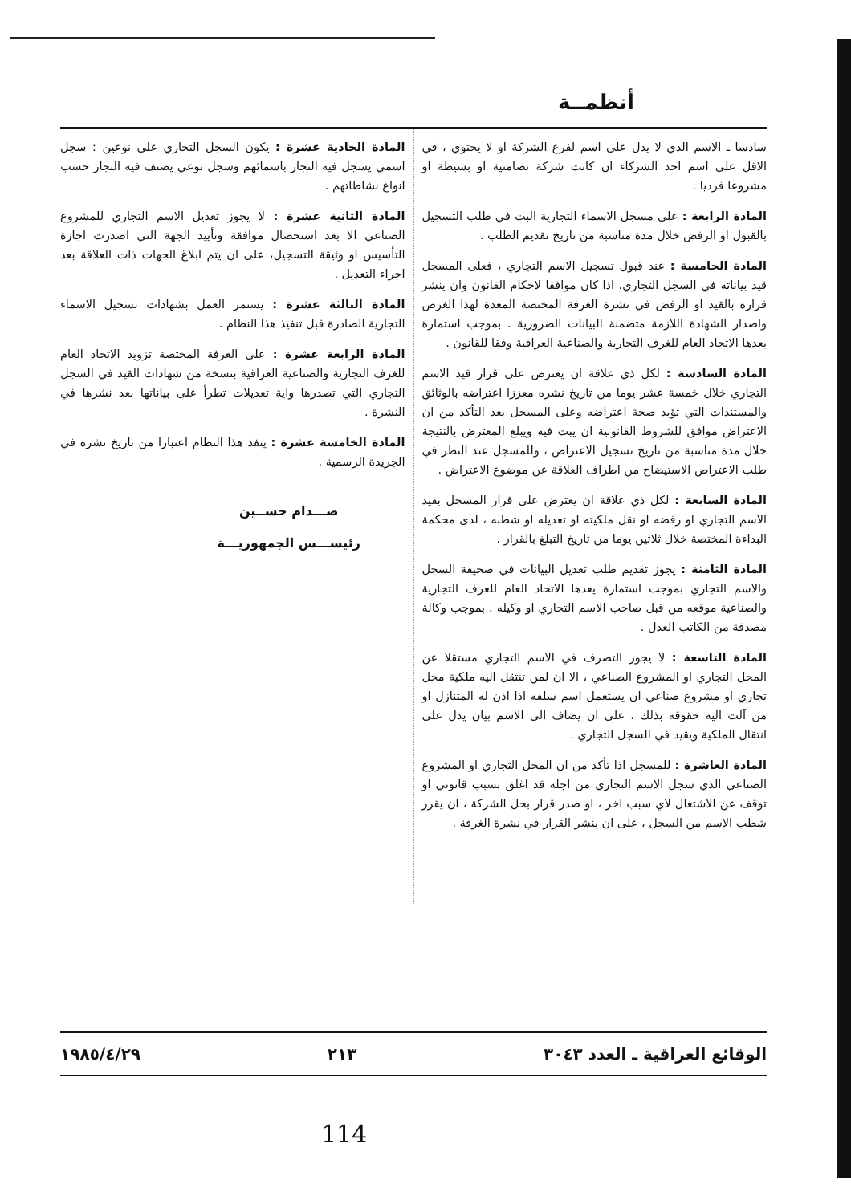أنظمــة
سادسا ـ الاسم الذي لا يدل على اسم لفرع الشركة او لا يحتوي ، في الاقل على اسم احد الشركاء ان كانت شركة تضامنية او بسيطة او مشروعا فرديا .
المادة الرابعة : على مسجل الاسماء التجارية البت في طلب التسجيل بالقبول او الرفض خلال مدة مناسبة من تاريخ تقديم الطلب .
المادة الخامسة : عند قبول تسجيل الاسم التجاري ، فعلى المسجل قيد بياناته في السجل التجاري، اذا كان موافقا لاحكام القانون وان ينشر قراره بالقيد او الرفض في نشرة الغرفة المختصة المعدة لهذا الغرض واصدار الشهادة اللازمة متضمنة البيانات الضرورية . بموجب استمارة يعدها الاتحاد العام للغرف التجارية والصناعية العراقية وفقا للقانون .
المادة السادسة : لكل ذي علاقة ان يعترض على قرار قيد الاسم التجاري خلال خمسة عشر يوما من تاريخ نشره معززا اعتراضه بالوثائق والمستندات التي تؤيد صحة اعتراضه وعلى المسجل بعد التأكد من ان الاعتراض موافق للشروط القانونية ان يبت فيه ويبلغ المعترض بالنتيجة خلال مدة مناسبة من تاريخ تسجيل الاعتراض ، وللمسجل عند النظر في طلب الاعتراض الاستيضاح من اطراف العلاقة عن موضوع الاعتراض .
المادة السابعة : لكل ذي علاقة ان يعترض على قرار المسجل بقيد الاسم التجاري او رفضه او نقل ملكيته او تعديله او شطبه ، لدى محكمة البداءة المختصة خلال ثلاثين يوما من تاريخ التبلغ بالقرار .
المادة الثامنة : يجوز تقديم طلب تعديل البيانات في صحيفة السجل والاسم التجاري بموجب استمارة يعدها الاتحاد العام للغرف التجارية والصناعية موقعه من قبل صاحب الاسم التجاري او وكيله . بموجب وكالة مصدقة من الكاتب العدل .
المادة التاسعة : لا يجوز التصرف في الاسم التجاري مستقلا عن المحل التجاري او المشروع الصناعي ، الا ان لمن تنتقل اليه ملكية محل تجاري او مشروع صناعي ان يستعمل اسم سلفه اذا اذن له المتنازل او من آلت اليه حقوقه بذلك ، على ان يضاف الى الاسم بيان يدل على انتقال الملكية ويقيد في السجل التجاري .
المادة العاشرة : للمسجل اذا تأكد من ان المحل التجاري او المشروع الصناعي الذي سجل الاسم التجاري من اجله قد اغلق بسبب قانوني او توقف عن الاشتغال لاي سبب اخر ، او صدر قرار بحل الشركة ، ان يقرر شطب الاسم من السجل ، على ان ينشر القرار في نشرة الغرفة .
المادة الحادية عشرة : يكون السجل التجاري على نوعين : سجل اسمي يسجل فيه التجار باسمائهم وسجل نوعي يصنف فيه التجار حسب انواع نشاطاتهم .
المادة الثانية عشرة : لا يجوز تعديل الاسم التجاري للمشروع الصناعي الا بعد استحصال موافقة وتأييد الجهة التي اصدرت اجازة التأسيس او وثيقة التسجيل، على ان يتم ابلاغ الجهات ذات العلاقة بعد اجراء التعديل .
المادة الثالثة عشرة : يستمر العمل بشهادات تسجيل الاسماء التجارية الصادرة قبل تنفيذ هذا النظام .
المادة الرابعة عشرة : على الغرفة المختصة تزويد الاتحاد العام للغرف التجارية والصناعية العراقية بنسخة من شهادات القيد في السجل التجاري التي تصدرها واية تعديلات تطرأ على بياناتها بعد نشرها في النشرة .
المادة الخامسة عشرة : ينفذ هذا النظام اعتبارا من تاريخ نشره في الجريدة الرسمية .
صـــدام حســين
رئيســـس الجمهوريـــة
الوقائع العراقية ـ العدد ٣٠٤٣ ٢١٣ ١٩٨٥/٤/٢٩
114